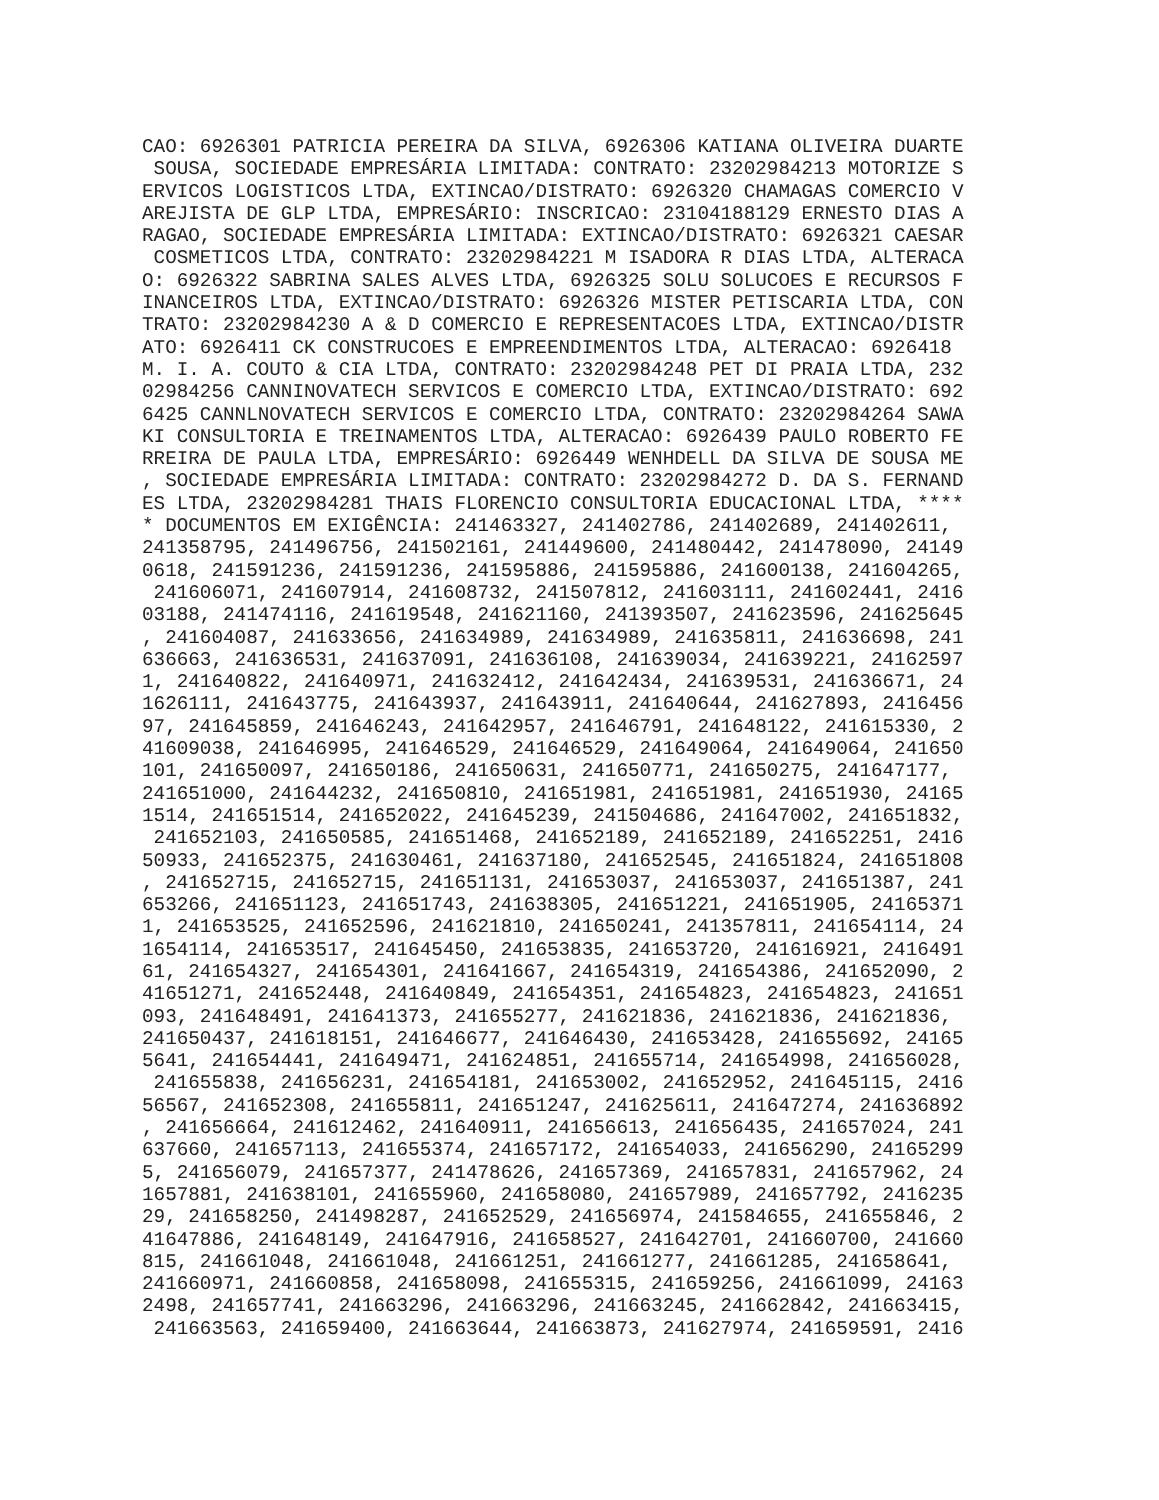CAO: 6926301 PATRICIA PEREIRA DA SILVA, 6926306 KATIANA OLIVEIRA DUARTE
 SOUSA, SOCIEDADE EMPRESÁRIA LIMITADA: CONTRATO: 23202984213 MOTORIZE S
ERVICOS LOGISTICOS LTDA, EXTINCAO/DISTRATO: 6926320 CHAMAGAS COMERCIO V
AREJISTA DE GLP LTDA, EMPRESÁRIO: INSCRICAO: 23104188129 ERNESTO DIAS A
RAGAO, SOCIEDADE EMPRESÁRIA LIMITADA: EXTINCAO/DISTRATO: 6926321 CAESAR
 COSMETICOS LTDA, CONTRATO: 23202984221 M ISADORA R DIAS LTDA, ALTERACA
O: 6926322 SABRINA SALES ALVES LTDA, 6926325 SOLU SOLUCOES E RECURSOS F
INANCEIROS LTDA, EXTINCAO/DISTRATO: 6926326 MISTER PETISCARIA LTDA, CON
TRATO: 23202984230 A & D COMERCIO E REPRESENTACOES LTDA, EXTINCAO/DISTR
ATO: 6926411 CK CONSTRUCOES E EMPREENDIMENTOS LTDA, ALTERACAO: 6926418 
M. I. A. COUTO & CIA LTDA, CONTRATO: 23202984248 PET DI PRAIA LTDA, 232
02984256 CANNINOVATECH SERVICOS E COMERCIO LTDA, EXTINCAO/DISTRATO: 692
6425 CANNLNOVATECH SERVICOS E COMERCIO LTDA, CONTRATO: 23202984264 SAWA
KI CONSULTORIA E TREINAMENTOS LTDA, ALTERACAO: 6926439 PAULO ROBERTO FE
RREIRA DE PAULA LTDA, EMPRESÁRIO: 6926449 WENHDELL DA SILVA DE SOUSA ME
, SOCIEDADE EMPRESÁRIA LIMITADA: CONTRATO: 23202984272 D. DA S. FERNAND
ES LTDA, 23202984281 THAIS FLORENCIO CONSULTORIA EDUCACIONAL LTDA, ****
* DOCUMENTOS EM EXIGÊNCIA: 241463327, 241402786, 241402689, 241402611, 
241358795, 241496756, 241502161, 241449600, 241480442, 241478090, 24149
0618, 241591236, 241591236, 241595886, 241595886, 241600138, 241604265,
 241606071, 241607914, 241608732, 241507812, 241603111, 241602441, 2416
03188, 241474116, 241619548, 241621160, 241393507, 241623596, 241625645
, 241604087, 241633656, 241634989, 241634989, 241635811, 241636698, 241
636663, 241636531, 241637091, 241636108, 241639034, 241639221, 24162597
1, 241640822, 241640971, 241632412, 241642434, 241639531, 241636671, 24
1626111, 241643775, 241643937, 241643911, 241640644, 241627893, 2416456
97, 241645859, 241646243, 241642957, 241646791, 241648122, 241615330, 2
41609038, 241646995, 241646529, 241646529, 241649064, 241649064, 241650
101, 241650097, 241650186, 241650631, 241650771, 241650275, 241647177, 
241651000, 241644232, 241650810, 241651981, 241651981, 241651930, 24165
1514, 241651514, 241652022, 241645239, 241504686, 241647002, 241651832,
 241652103, 241650585, 241651468, 241652189, 241652189, 241652251, 2416
50933, 241652375, 241630461, 241637180, 241652545, 241651824, 241651808
, 241652715, 241652715, 241651131, 241653037, 241653037, 241651387, 241
653266, 241651123, 241651743, 241638305, 241651221, 241651905, 24165371
1, 241653525, 241652596, 241621810, 241650241, 241357811, 241654114, 24
1654114, 241653517, 241645450, 241653835, 241653720, 241616921, 2416491
61, 241654327, 241654301, 241641667, 241654319, 241654386, 241652090, 2
41651271, 241652448, 241640849, 241654351, 241654823, 241654823, 241651
093, 241648491, 241641373, 241655277, 241621836, 241621836, 241621836, 
241650437, 241618151, 241646677, 241646430, 241653428, 241655692, 24165
5641, 241654441, 241649471, 241624851, 241655714, 241654998, 241656028,
 241655838, 241656231, 241654181, 241653002, 241652952, 241645115, 2416
56567, 241652308, 241655811, 241651247, 241625611, 241647274, 241636892
, 241656664, 241612462, 241640911, 241656613, 241656435, 241657024, 241
637660, 241657113, 241655374, 241657172, 241654033, 241656290, 24165299
5, 241656079, 241657377, 241478626, 241657369, 241657831, 241657962, 24
1657881, 241638101, 241655960, 241658080, 241657989, 241657792, 2416235
29, 241658250, 241498287, 241652529, 241656974, 241584655, 241655846, 2
41647886, 241648149, 241647916, 241658527, 241642701, 241660700, 241660
815, 241661048, 241661048, 241661251, 241661277, 241661285, 241658641, 
241660971, 241660858, 241658098, 241655315, 241659256, 241661099, 24163
2498, 241657741, 241663296, 241663296, 241663245, 241662842, 241663415,
 241663563, 241659400, 241663644, 241663873, 241627974, 241659591, 2416